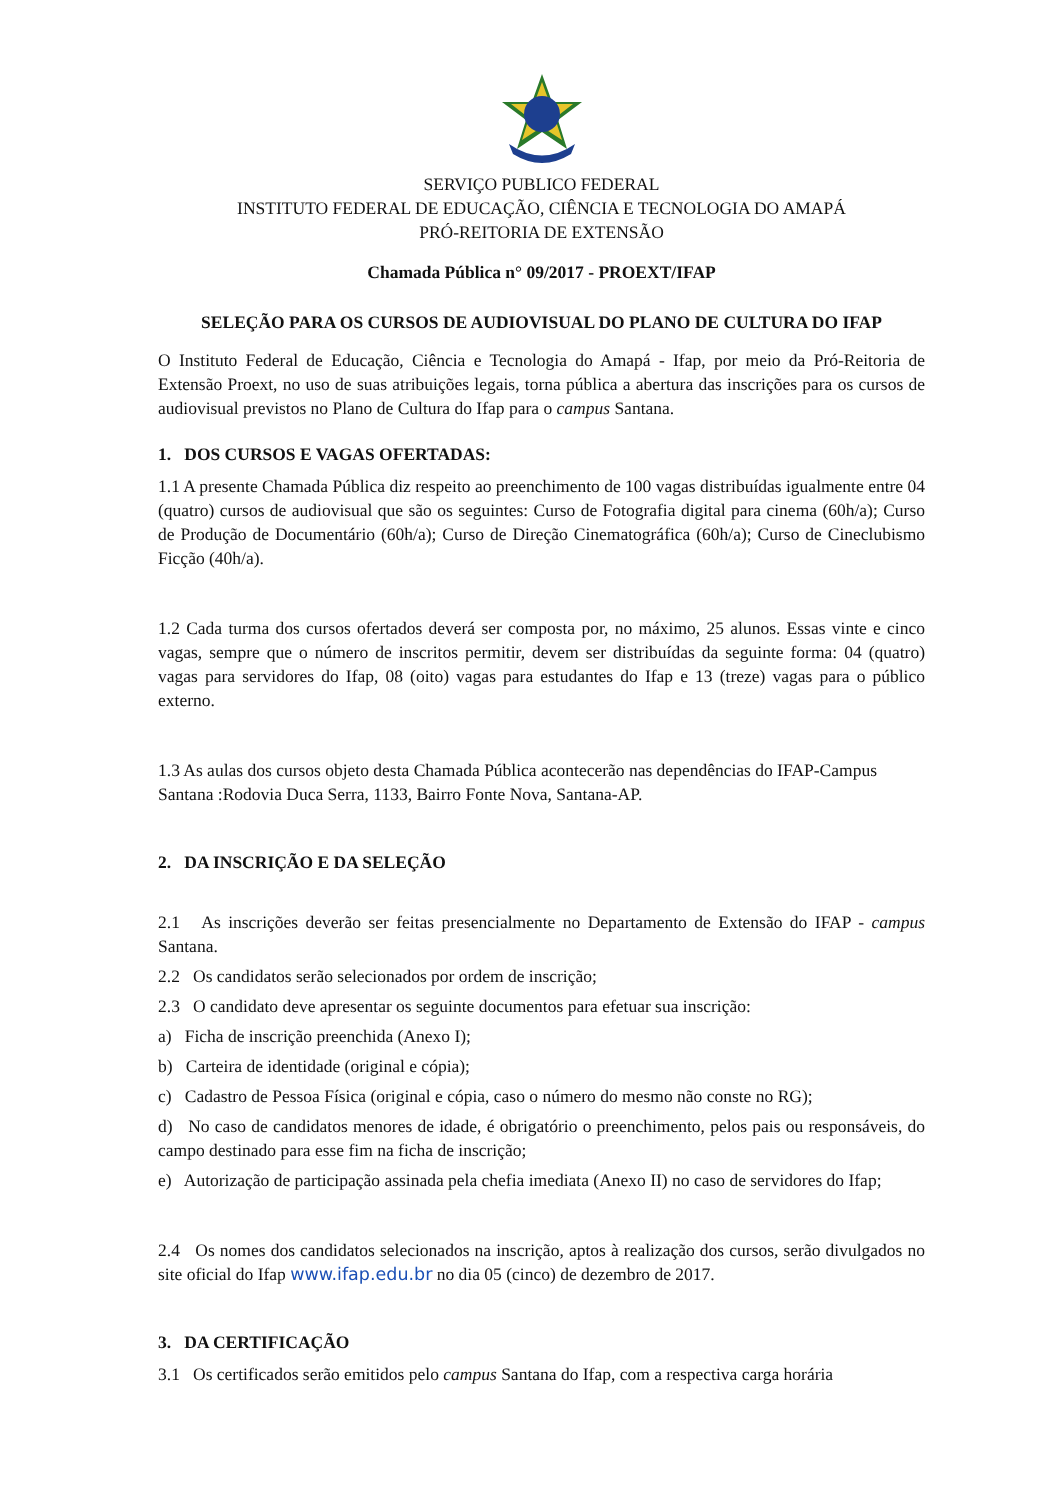SERVIÇO PUBLICO FEDERAL
INSTITUTO FEDERAL DE EDUCAÇÃO, CIÊNCIA E TECNOLOGIA DO AMAPÁ
PRÓ-REITORIA DE EXTENSÃO
Chamada Pública n° 09/2017 - PROEXT/IFAP
SELEÇÃO PARA OS CURSOS DE AUDIOVISUAL DO PLANO DE CULTURA DO IFAP
O Instituto Federal de Educação, Ciência e Tecnologia do Amapá - Ifap, por meio da Pró-Reitoria de Extensão Proext, no uso de suas atribuições legais, torna pública a abertura das inscrições para os cursos de audiovisual previstos no Plano de Cultura do Ifap para o campus Santana.
1. DOS CURSOS E VAGAS OFERTADAS:
1.1 A presente Chamada Pública diz respeito ao preenchimento de 100 vagas distribuídas igualmente entre 04 (quatro) cursos de audiovisual que são os seguintes: Curso de Fotografia digital para cinema (60h/a); Curso de Produção de Documentário (60h/a); Curso de Direção Cinematográfica (60h/a); Curso de Cineclubismo Ficção (40h/a).
1.2 Cada turma dos cursos ofertados deverá ser composta por, no máximo, 25 alunos. Essas vinte e cinco vagas, sempre que o número de inscritos permitir, devem ser distribuídas da seguinte forma: 04 (quatro) vagas para servidores do Ifap, 08 (oito) vagas para estudantes do Ifap e 13 (treze) vagas para o público externo.
1.3 As aulas dos cursos objeto desta Chamada Pública acontecerão nas dependências do IFAP-Campus Santana :Rodovia Duca Serra, 1133, Bairro Fonte Nova, Santana-AP.
2. DA INSCRIÇÃO E DA SELEÇÃO
2.1 As inscrições deverão ser feitas presencialmente no Departamento de Extensão do IFAP - campus Santana.
2.2 Os candidatos serão selecionados por ordem de inscrição;
2.3 O candidato deve apresentar os seguinte documentos para efetuar sua inscrição:
a) Ficha de inscrição preenchida (Anexo I);
b) Carteira de identidade (original e cópia);
c) Cadastro de Pessoa Física (original e cópia, caso o número do mesmo não conste no RG);
d) No caso de candidatos menores de idade, é obrigatório o preenchimento, pelos pais ou responsáveis, do campo destinado para esse fim na ficha de inscrição;
e) Autorização de participação assinada pela chefia imediata (Anexo II) no caso de servidores do Ifap;
2.4 Os nomes dos candidatos selecionados na inscrição, aptos à realização dos cursos, serão divulgados no site oficial do Ifap www.ifap.edu.br no dia 05 (cinco) de dezembro de 2017.
3. DA CERTIFICAÇÃO
3.1 Os certificados serão emitidos pelo campus Santana do Ifap, com a respectiva carga horária